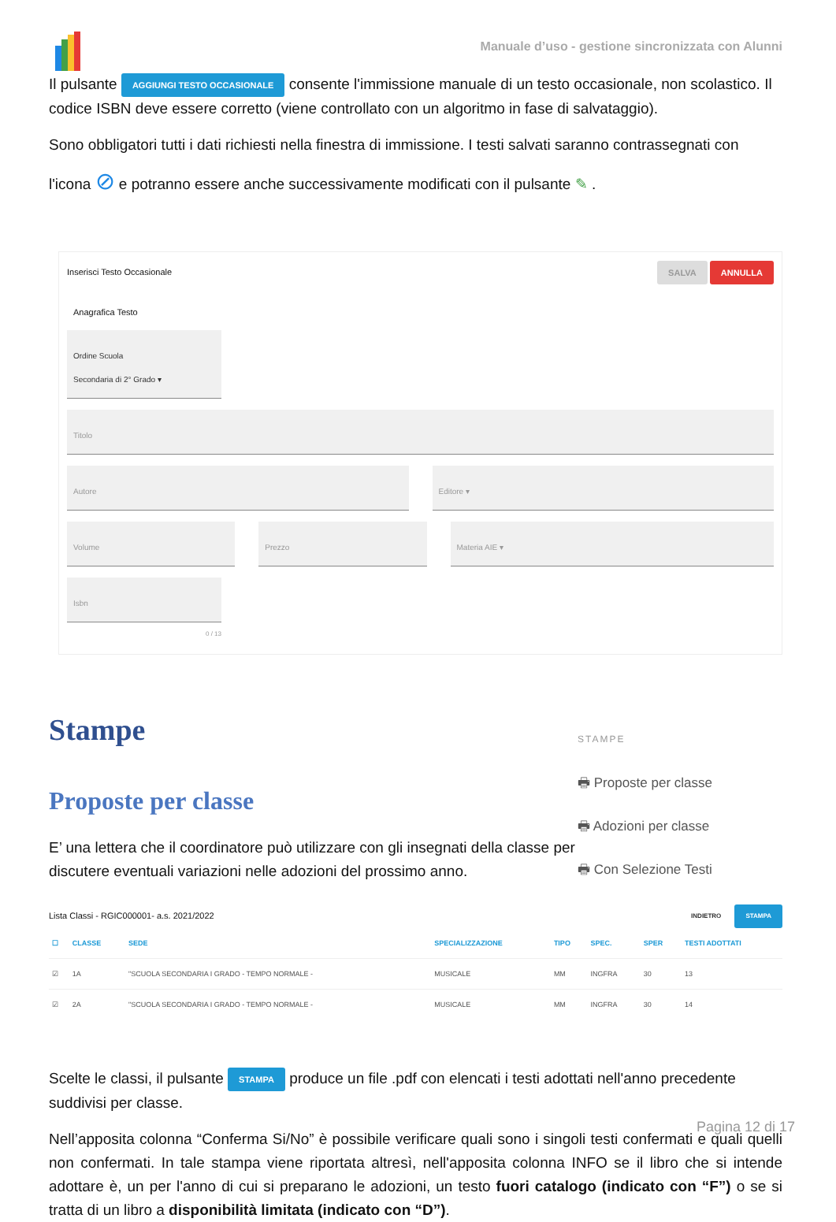Manuale d’uso - gestione sincronizzata con Alunni
Il pulsante AGGIUNGI TESTO OCCASIONALE consente l'immissione manuale di un testo occasionale, non scolastico. Il codice ISBN deve essere corretto (viene controllato con un algoritmo in fase di salvataggio).
Sono obbligatori tutti i dati richiesti nella finestra di immissione. I testi salvati saranno contrassegnati con
l'icona ⊘ e potranno essere anche successivamente modificati con il pulsante ✎ .
Inserisci Testo Occasionale SALVA ANNULLA
Anagrafica Testo
Ordine Scuola
Secondaria di 2° Grado ▾
Titolo
Autore Editore ▾
Volume Prezzo Materia AIE ▾
Isbn
0 / 13
Stampe
Proposte per classe
E’ una lettera che il coordinatore può utilizzare con gli insegnati della classe per discutere eventuali variazioni nelle adozioni del prossimo anno.
STAMPE
🖶 Proposte per classe
🖶 Adozioni per classe
🖶 Con Selezione Testi
Lista Classi - RGIC000001- a.s. 2021/2022 INDIETRO STAMPA
| ☐ | CLASSE | SEDE | SPECIALIZZAZIONE | TIPO | SPEC. | SPER | TESTI ADOTTATI |
| --- | --- | --- | --- | --- | --- | --- | --- |
| ☑ | 1A | "SCUOLA SECONDARIA I GRADO - TEMPO NORMALE - | MUSICALE | MM | INGFRA | 30 | 13 |
| ☑ | 2A | "SCUOLA SECONDARIA I GRADO - TEMPO NORMALE - | MUSICALE | MM | INGFRA | 30 | 14 |
Scelte le classi, il pulsante STAMPA produce un file .pdf con elencati i testi adottati nell'anno precedente suddivisi per classe.
Nell’apposita colonna “Conferma Si/No” è possibile verificare quali sono i singoli testi confermati e quali quelli non confermati. In tale stampa viene riportata altresì, nell'apposita colonna INFO se il libro che si intende adottare è, un per l'anno di cui si preparano le adozioni, un testo fuori catalogo (indicato con “F”) o se si tratta di un libro a disponibilità limitata (indicato con “D”).
Pagina 12 di 17